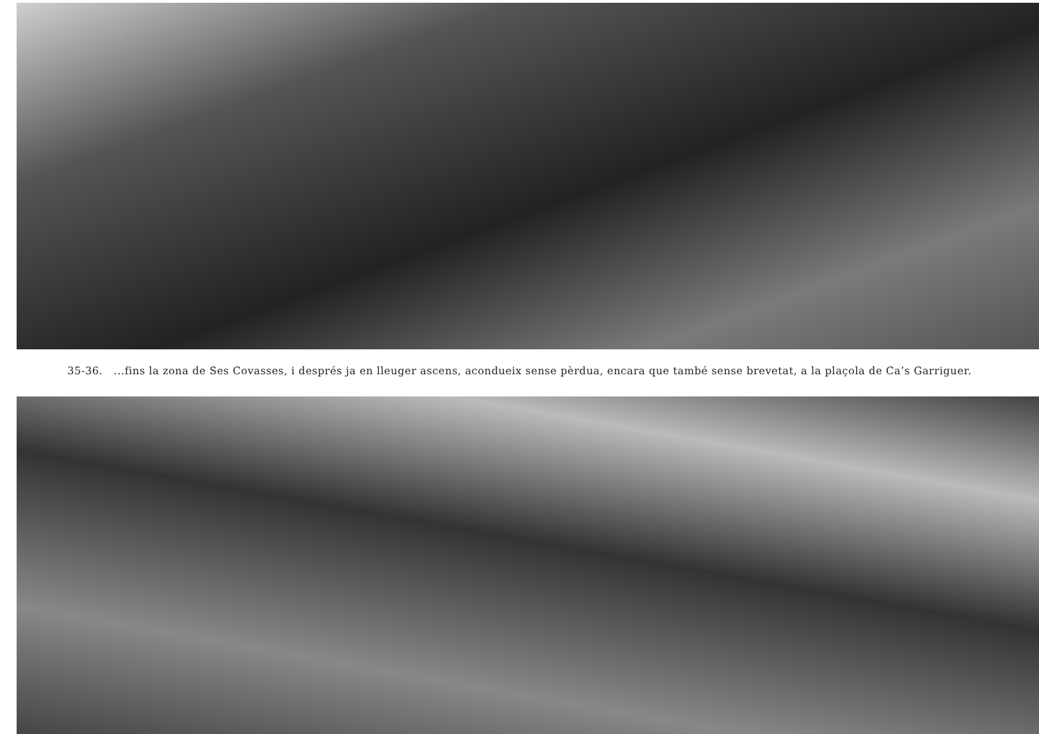35-36. ...fins la zona de Ses Covasses, i després ja en lleuger ascens, acondueix sense pèrdua, encara que també sense brevetat, a la plaçola de Ca’s Garriguer.